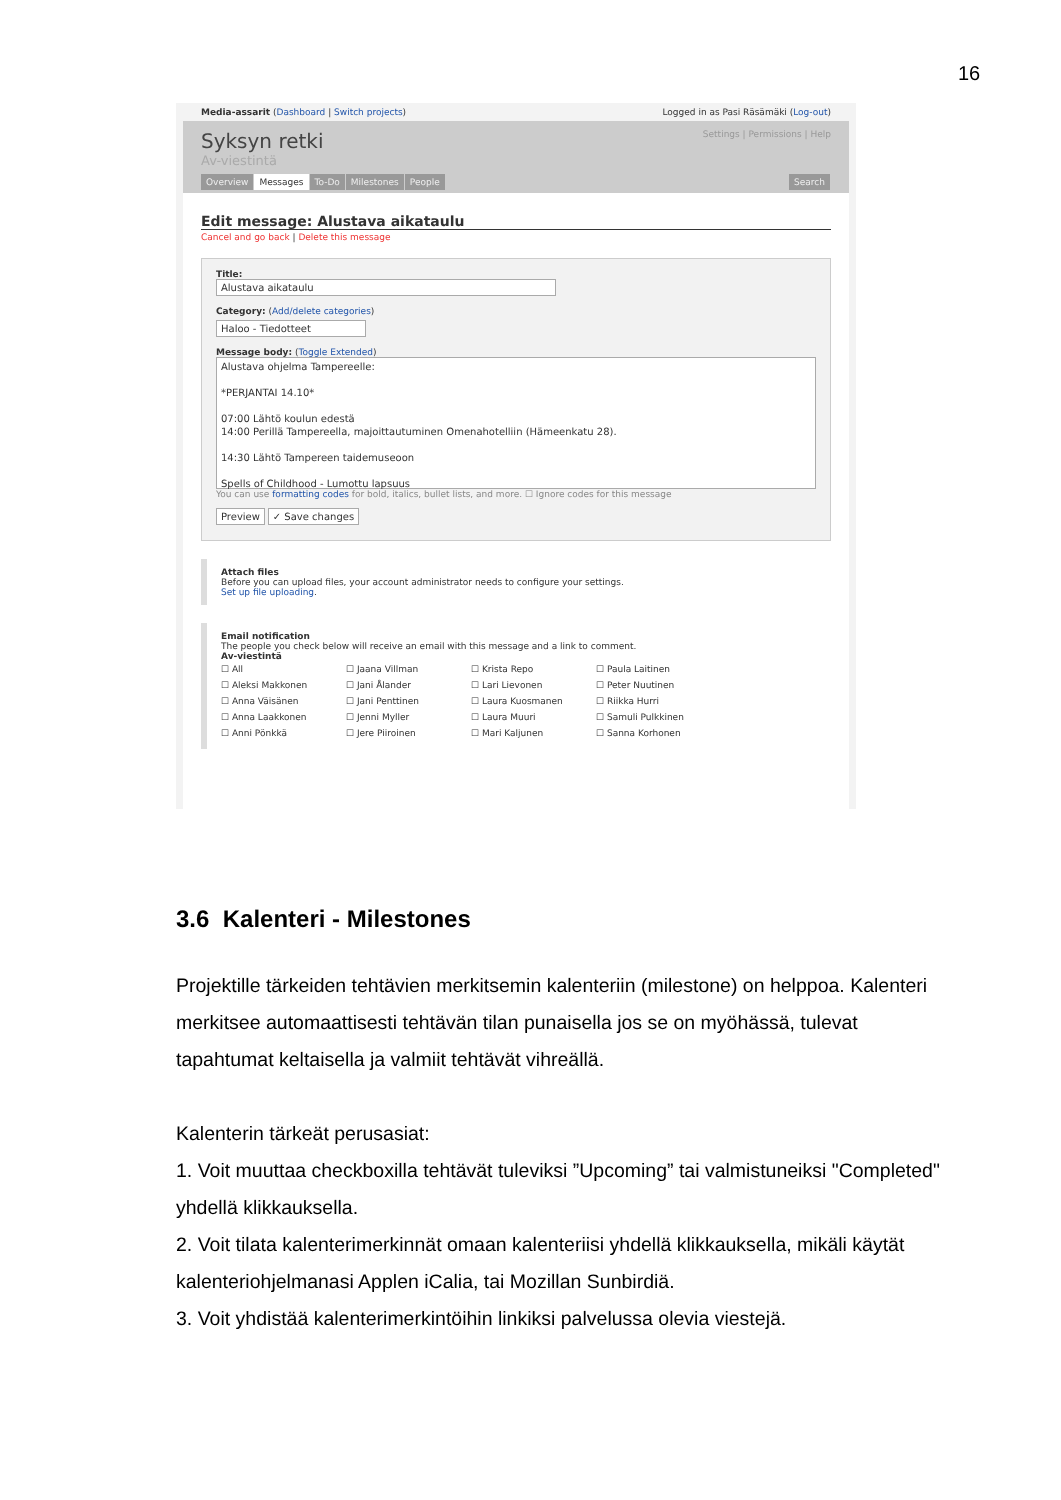16
Media-assarit (Dashboard | Switch projects) Logged in as Pasi Räsämäki (Log-out)
Settings | Permissions | Help
Syksyn retki
Av-viestintä
Overview Messages To-Do Milestones People Search
Edit message: Alustava aikataulu
Cancel and go back | Delete this message
Title:
Alustava aikataulu
Category: (Add/delete categories)
Haloo - Tiedotteet
Message body: (Toggle Extended)
Alustava ohjelma Tampereelle:
*PERJANTAI 14.10*
07:00 Lähtö koulun edestä
14:00 Perillä Tampereella, majoittautuminen Omenahotelliin (Hämeenkatu 28).
14:30 Lähtö Tampereen taidemuseoon
Spells of Childhood - Lumottu lapsuus
You can use formatting codes for bold, italics, bullet lists, and more. ☐ Ignore codes for this message
Preview ✓ Save changes
Attach files
Before you can upload files, your account administrator needs to configure your settings.
Set up file uploading.
Email notification
The people you check below will receive an email with this message and a link to comment.
Av-viestintä
☐ All ☐ Jaana Villman ☐ Krista Repo ☐ Paula Laitinen ☐ Aleksi Makkonen ☐ Jani Ålander ☐ Lari Lievonen ☐ Peter Nuutinen ☐ Anna Väisänen ☐ Jani Penttinen ☐ Laura Kuosmanen ☐ Riikka Hurri ☐ Anna Laakkonen ☐ Jenni Myller ☐ Laura Muuri ☐ Samuli Pulkkinen ☐ Anni Pönkkä ☐ Jere Piiroinen ☐ Mari Kaljunen ☐ Sanna Korhonen
3.6 Kalenteri - Milestones
Projektille tärkeiden tehtävien merkitsemin kalenteriin (milestone) on helppoa. Kalenteri merkitsee automaattisesti tehtävän tilan punaisella jos se on myöhässä, tulevat tapahtumat keltaisella ja valmiit tehtävät vihreällä.
Kalenterin tärkeät perusasiat:
1. Voit muuttaa checkboxilla tehtävät tuleviksi ”Upcoming” tai valmistuneiksi "Completed" yhdellä klikkauksella.
2. Voit tilata kalenterimerkinnät omaan kalenteriisi yhdellä klikkauksella, mikäli käytät kalenteriohjelmanasi Applen iCalia, tai Mozillan Sunbirdiä.
3. Voit yhdistää kalenterimerkintöihin linkiksi palvelussa olevia viestejä.